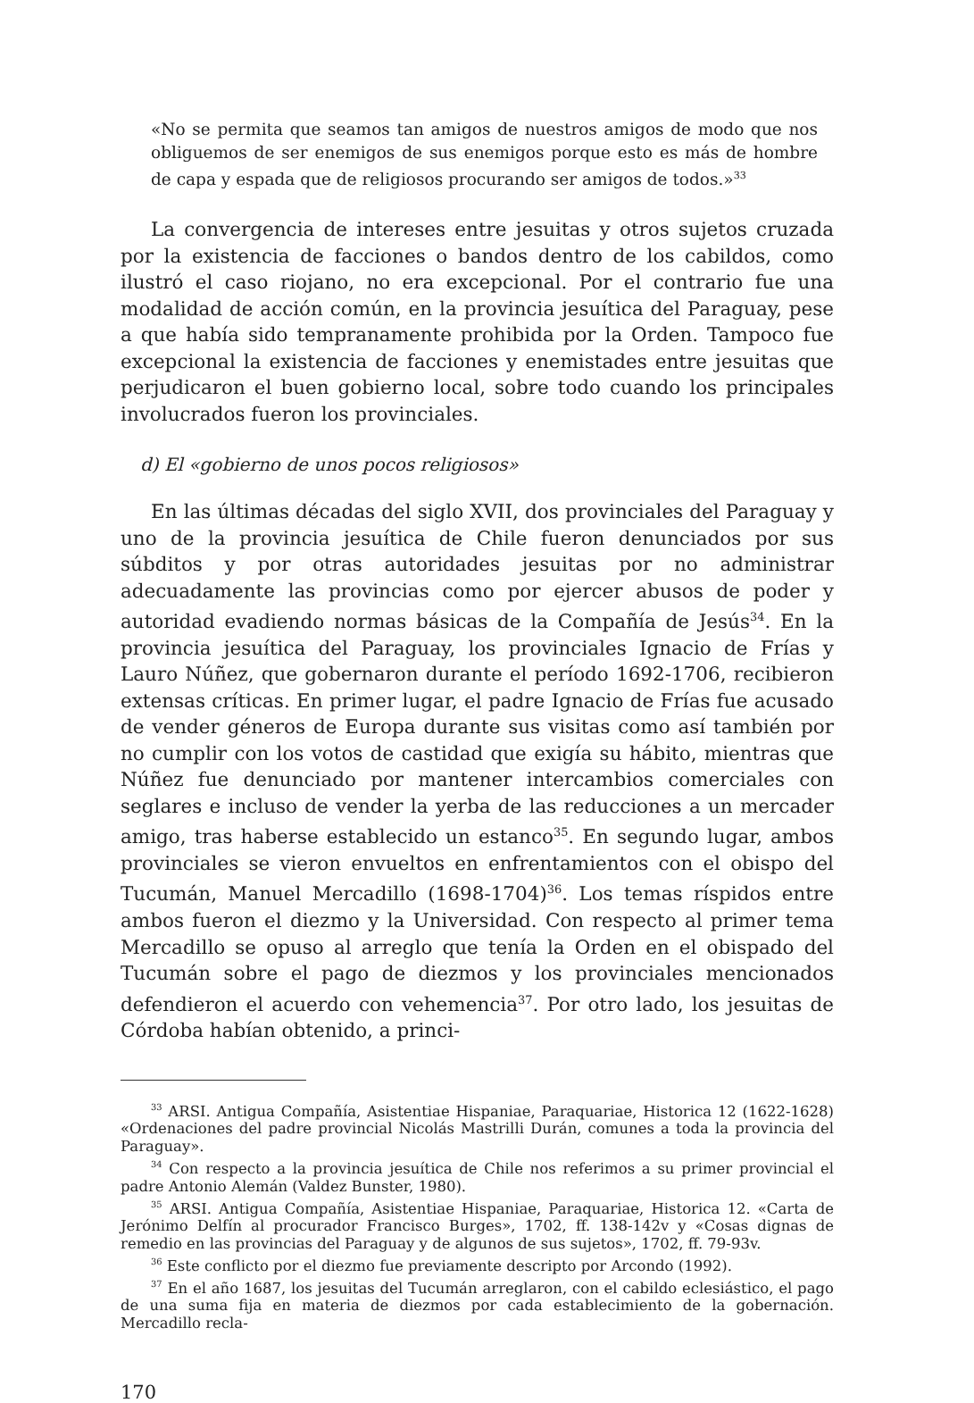«No se permita que seamos tan amigos de nuestros amigos de modo que nos obliguemos de ser enemigos de sus enemigos porque esto es más de hombre de capa y espada que de religiosos procurando ser amigos de todos.»<sup>33</sup>
La convergencia de intereses entre jesuitas y otros sujetos cruzada por la existencia de facciones o bandos dentro de los cabildos, como ilustró el caso riojano, no era excepcional. Por el contrario fue una modalidad de acción común, en la provincia jesuítica del Paraguay, pese a que había sido tempranamente prohibida por la Orden. Tampoco fue excepcional la existencia de facciones y enemistades entre jesuitas que perjudicaron el buen gobierno local, sobre todo cuando los principales involucrados fueron los provinciales.
d) El «gobierno de unos pocos religiosos»
En las últimas décadas del siglo XVII, dos provinciales del Paraguay y uno de la provincia jesuítica de Chile fueron denunciados por sus súbditos y por otras autoridades jesuitas por no administrar adecuadamente las provincias como por ejercer abusos de poder y autoridad evadiendo normas básicas de la Compañía de Jesús<sup>34</sup>. En la provincia jesuítica del Paraguay, los provinciales Ignacio de Frías y Lauro Núñez, que gobernaron durante el período 1692-1706, recibieron extensas críticas. En primer lugar, el padre Ignacio de Frías fue acusado de vender géneros de Europa durante sus visitas como así también por no cumplir con los votos de castidad que exigía su hábito, mientras que Núñez fue denunciado por mantener intercambios comerciales con seglares e incluso de vender la yerba de las reducciones a un mercader amigo, tras haberse establecido un estanco<sup>35</sup>. En segundo lugar, ambos provinciales se vieron envueltos en enfrentamientos con el obispo del Tucumán, Manuel Mercadillo (1698-1704)<sup>36</sup>. Los temas ríspidos entre ambos fueron el diezmo y la Universidad. Con respecto al primer tema Mercadillo se opuso al arreglo que tenía la Orden en el obispado del Tucumán sobre el pago de diezmos y los provinciales mencionados defendieron el acuerdo con vehemencia<sup>37</sup>. Por otro lado, los jesuitas de Córdoba habían obtenido, a princi-
<sup>33</sup> ARSI. Antigua Compañía, Asistentiae Hispaniae, Paraquariae, Historica 12 (1622-1628) «Ordenaciones del padre provincial Nicolás Mastrilli Durán, comunes a toda la provincia del Paraguay».
<sup>34</sup> Con respecto a la provincia jesuítica de Chile nos referimos a su primer provincial el padre Antonio Alemán (Valdez Bunster, 1980).
<sup>35</sup> ARSI. Antigua Compañía, Asistentiae Hispaniae, Paraquariae, Historica 12. «Carta de Jerónimo Delfín al procurador Francisco Burges», 1702, ff. 138-142v y «Cosas dignas de remedio en las provincias del Paraguay y de algunos de sus sujetos», 1702, ff. 79-93v.
<sup>36</sup> Este conflicto por el diezmo fue previamente descripto por Arcondo (1992).
<sup>37</sup> En el año 1687, los jesuitas del Tucumán arreglaron, con el cabildo eclesiástico, el pago de una suma fija en materia de diezmos por cada establecimiento de la gobernación. Mercadillo recla-
170